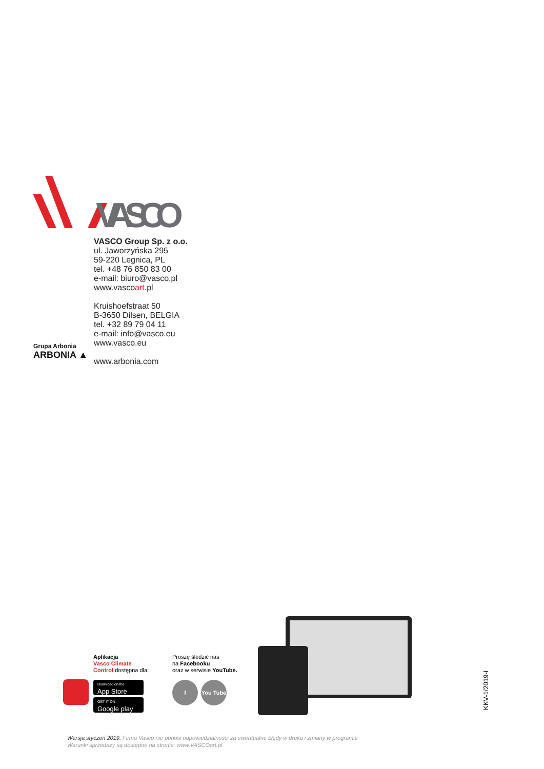VASCO
VASCO Group Sp. z o.o.
ul. Jaworzyńska 295
59-220 Legnica, PL
tel. +48 76 850 83 00
e-mail: biuro@vasco.pl
www.vascoart.pl
Kruishoefstraat 50
B-3650 Dilsen, BELGIA
tel. +32 89 79 04 11
e-mail: info@vasco.eu
www.vasco.eu
www.arbonia.com
Grupa Arbonia
ARBONIA ▲
Aplikacja
Vasco Climate
Control dostępna dla:
Download on the
App Store
GET IT ON
Google play
Proszę śledzić nas
na Facebooku
oraz w serwisie YouTube.
f You Tube
Wersja styczeń 2019. Firma Vasco nie ponosi odpowiedzialności za ewentualne błędy w druku i zmiany w programie
Warunki sprzedaży są dostępne na stronie: www.VASCOart.pl
KKV-1/2019-I